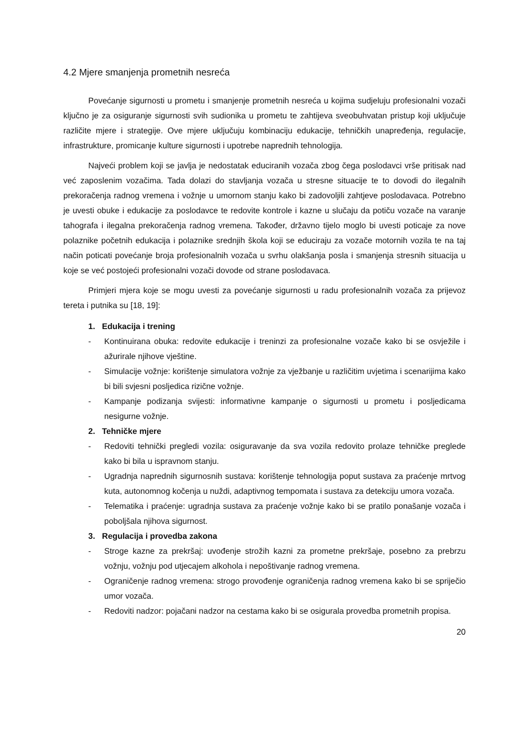4.2 Mjere smanjenja prometnih nesreća
Povećanje sigurnosti u prometu i smanjenje prometnih nesreća u kojima sudjeluju profesionalni vozači ključno je za osiguranje sigurnosti svih sudionika u prometu te zahtijeva sveobuhvatan pristup koji uključuje različite mjere i strategije. Ove mjere uključuju kombinaciju edukacije, tehničkih unapređenja, regulacije, infrastrukture, promicanje kulture sigurnosti i upotrebe naprednih tehnologija.
Najveći problem koji se javlja je nedostatak educiranih vozača zbog čega poslodavci vrše pritisak nad već zaposlenim vozačima. Tada dolazi do stavljanja vozača u stresne situacije te to dovodi do ilegalnih prekoračenja radnog vremena i vožnje u umornom stanju kako bi zadovoljili zahtjeve poslodavaca. Potrebno je uvesti obuke i edukacije za poslodavce te redovite kontrole i kazne u slučaju da potiču vozače na varanje tahografa i ilegalna prekoračenja radnog vremena. Također, državno tijelo moglo bi uvesti poticaje za nove polaznike početnih edukacija i polaznike srednjih škola koji se educiraju za vozače motornih vozila te na taj način poticati povećanje broja profesionalnih vozača u svrhu olakšanja posla i smanjenja stresnih situacija u koje se već postojeći profesionalni vozači dovode od strane poslodavaca.
Primjeri mjera koje se mogu uvesti za povećanje sigurnosti u radu profesionalnih vozača za prijevoz tereta i putnika su [18, 19]:
1. Edukacija i trening
- Kontinuirana obuka: redovite edukacije i treninzi za profesionalne vozače kako bi se osvježile i ažurirale njihove vještine.
- Simulacije vožnje: korištenje simulatora vožnje za vježbanje u različitim uvjetima i scenarijima kako bi bili svjesni posljedica rizične vožnje.
- Kampanje podizanja svijesti: informativne kampanje o sigurnosti u prometu i posljedicama nesigurne vožnje.
2. Tehničke mjere
- Redoviti tehnički pregledi vozila: osiguravanje da sva vozila redovito prolaze tehničke preglede kako bi bila u ispravnom stanju.
- Ugradnja naprednih sigurnosnih sustava: korištenje tehnologija poput sustava za praćenje mrtvog kuta, autonomnog kočenja u nuždi, adaptivnog tempomata i sustava za detekciju umora vozača.
- Telematika i praćenje: ugradnja sustava za praćenje vožnje kako bi se pratilo ponašanje vozača i poboljšala njihova sigurnost.
3. Regulacija i provedba zakona
- Stroge kazne za prekršaj: uvođenje strožih kazni za prometne prekršaje, posebno za prebrzu vožnju, vožnju pod utjecajem alkohola i nepoštivanje radnog vremena.
- Ograničenje radnog vremena: strogo provođenje ograničenja radnog vremena kako bi se spriječio umor vozača.
- Redoviti nadzor: pojačani nadzor na cestama kako bi se osigurala provedba prometnih propisa.
20